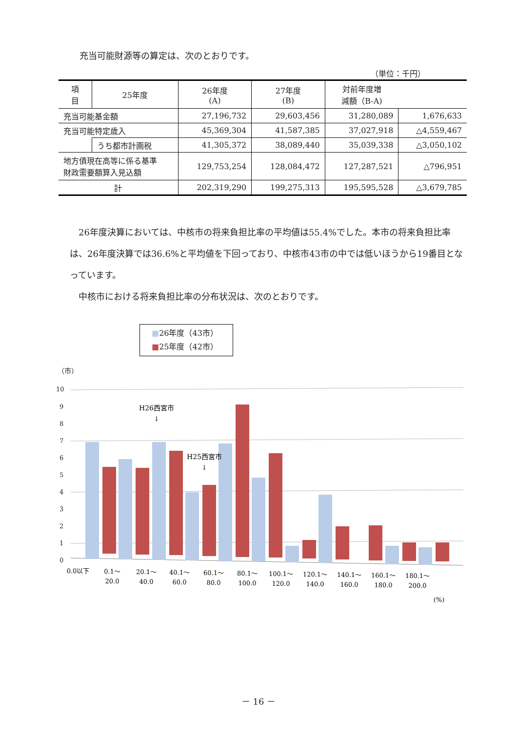充当可能財源等の算定は、次のとおりです。
（単位：千円）
| 項 目 | 25年度 | 26年度 (A) | 27年度 (B) | 対前年度増 減額（B-A) | |
| --- | --- | --- | --- | --- | --- |
| 充当可能基金額 | | 27,196,732 | 29,603,456 | 31,280,089 | 1,676,633 |
| 充当可能特定歳入 | | 45,369,304 | 41,587,385 | 37,027,918 | △4,559,467 |
| | うち都市計画税 | 41,305,372 | 38,089,440 | 35,039,338 | △3,050,102 |
| 地方債現在高等に係る基準 財政需要額算入見込額 | | 129,753,254 | 128,084,472 | 127,287,521 | △796,951 |
| 計 | | 202,319,290 | 199,275,313 | 195,595,528 | △3,679,785 |
　26年度決算においては、中核市の将来負担比率の平均値は55.4%でした。本市の将来負担比率は、26年度決算では36.6%と平均値を下回っており、中核市43市の中では低いほうから19番目となっています。
　中核市における将来負担比率の分布状況は、次のとおりです。
■26年度（43市）
■25年度（42市）
（市）
10
9
8
7
6
5
4
3
2
1
0
H26西宮市
↓
H25西宮市
↓
0.0以下
0.1～
20.0
20.1～
40.0
40.1～
60.0
60.1～
80.0
80.1～
100.0
100.1～
120.0
120.1～
140.0
140.1～
160.0
160.1～
180.0
180.1～
200.0
(%)
－ 16 －